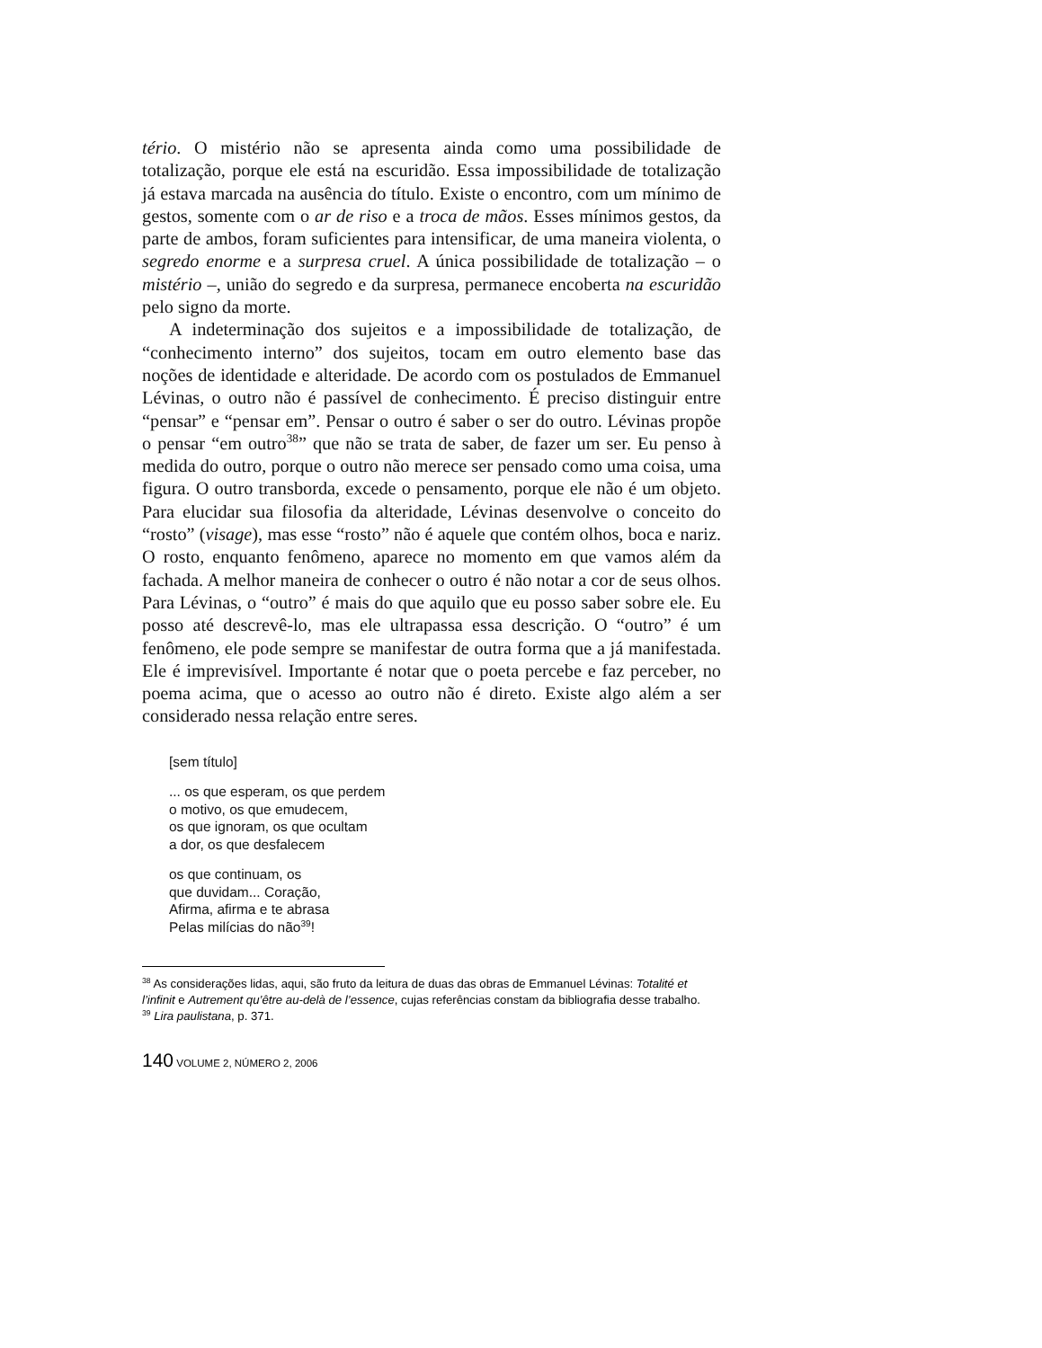tério. O mistério não se apresenta ainda como uma possibilidade de totalização, porque ele está na escuridão. Essa impossibilidade de totalização já estava marcada na ausência do título. Existe o encontro, com um mínimo de gestos, somente com o ar de riso e a troca de mãos. Esses mínimos gestos, da parte de ambos, foram suficientes para intensificar, de uma maneira violenta, o segredo enorme e a surpresa cruel. A única possibilidade de totalização – o mistério –, união do segredo e da surpresa, permanece encoberta na escuridão pelo signo da morte.
A indeterminação dos sujeitos e a impossibilidade de totalização, de “conhecimento interno” dos sujeitos, tocam em outro elemento base das noções de identidade e alteridade. De acordo com os postulados de Emmanuel Lévinas, o outro não é passível de conhecimento. É preciso distinguir entre “pensar” e “pensar em”. Pensar o outro é saber o ser do outro. Lévinas propõe o pensar “em outro<sup>38</sup>” que não se trata de saber, de fazer um ser. Eu penso à medida do outro, porque o outro não merece ser pensado como uma coisa, uma figura. O outro transborda, excede o pensamento, porque ele não é um objeto. Para elucidar sua filosofia da alteridade, Lévinas desenvolve o conceito do “rosto” (visage), mas esse “rosto” não é aquele que contém olhos, boca e nariz. O rosto, enquanto fenômeno, aparece no momento em que vamos além da fachada. A melhor maneira de conhecer o outro é não notar a cor de seus olhos. Para Lévinas, o “outro” é mais do que aquilo que eu posso saber sobre ele. Eu posso até descrevê-lo, mas ele ultrapassa essa descrição. O “outro” é um fenômeno, ele pode sempre se manifestar de outra forma que a já manifestada. Ele é imprevisível. Importante é notar que o poeta percebe e faz perceber, no poema acima, que o acesso ao outro não é direto. Existe algo além a ser considerado nessa relação entre seres.
[sem título]
... os que esperam, os que perdem
o motivo, os que emudecem,
os que ignoram, os que ocultam
a dor, os que desfalecem
os que continuam, os
que duvidam... Coração,
Afirma, afirma e te abrasa
Pelas milícias do não<sup>39</sup>!
<sup>38</sup> As considerações lidas, aqui, são fruto da leitura de duas das obras de Emmanuel Lévinas: Totalité et l’infinit e Autrement qu’être au-delà de l’essence, cujas referências constam da bibliografia desse trabalho.
<sup>39</sup> Lira paulistana, p. 371.
140 VOLUME 2, NÚMERO 2, 2006